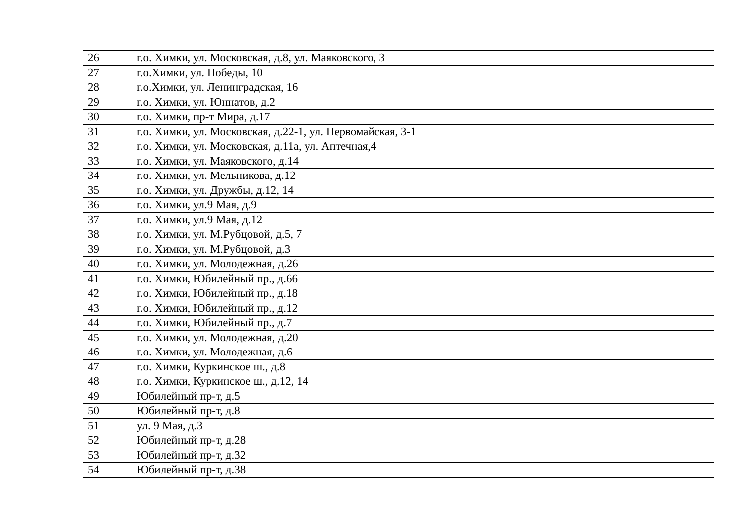| 26 | г.о. Химки, ул. Московская, д.8, ул. Маяковского, 3 |
| 27 | г.о.Химки, ул. Победы, 10 |
| 28 | г.о.Химки, ул. Ленинградская, 16 |
| 29 | г.о. Химки, ул. Юннатов, д.2 |
| 30 | г.о. Химки, пр-т Мира, д.17 |
| 31 | г.о. Химки, ул. Московская, д.22-1, ул. Первомайская, 3-1 |
| 32 | г.о. Химки, ул. Московская, д.11а, ул. Аптечная,4 |
| 33 | г.о. Химки, ул. Маяковского, д.14 |
| 34 | г.о. Химки, ул. Мельникова, д.12 |
| 35 | г.о. Химки, ул. Дружбы, д.12, 14 |
| 36 | г.о. Химки, ул.9 Мая, д.9 |
| 37 | г.о. Химки, ул.9 Мая, д.12 |
| 38 | г.о. Химки, ул. М.Рубцовой, д.5, 7 |
| 39 | г.о. Химки, ул. М.Рубцовой, д.3 |
| 40 | г.о. Химки, ул. Молодежная, д.26 |
| 41 | г.о. Химки, Юбилейный пр., д.66 |
| 42 | г.о. Химки, Юбилейный пр., д.18 |
| 43 | г.о. Химки, Юбилейный пр., д.12 |
| 44 | г.о. Химки, Юбилейный пр., д.7 |
| 45 | г.о. Химки, ул. Молодежная, д.20 |
| 46 | г.о. Химки, ул. Молодежная, д.6 |
| 47 | г.о. Химки, Куркинское ш., д.8 |
| 48 | г.о. Химки, Куркинское ш., д.12, 14 |
| 49 | Юбилейный пр-т, д.5 |
| 50 | Юбилейный пр-т, д.8 |
| 51 | ул. 9 Мая, д.3 |
| 52 | Юбилейный пр-т, д.28 |
| 53 | Юбилейный пр-т, д.32 |
| 54 | Юбилейный пр-т, д.38 |